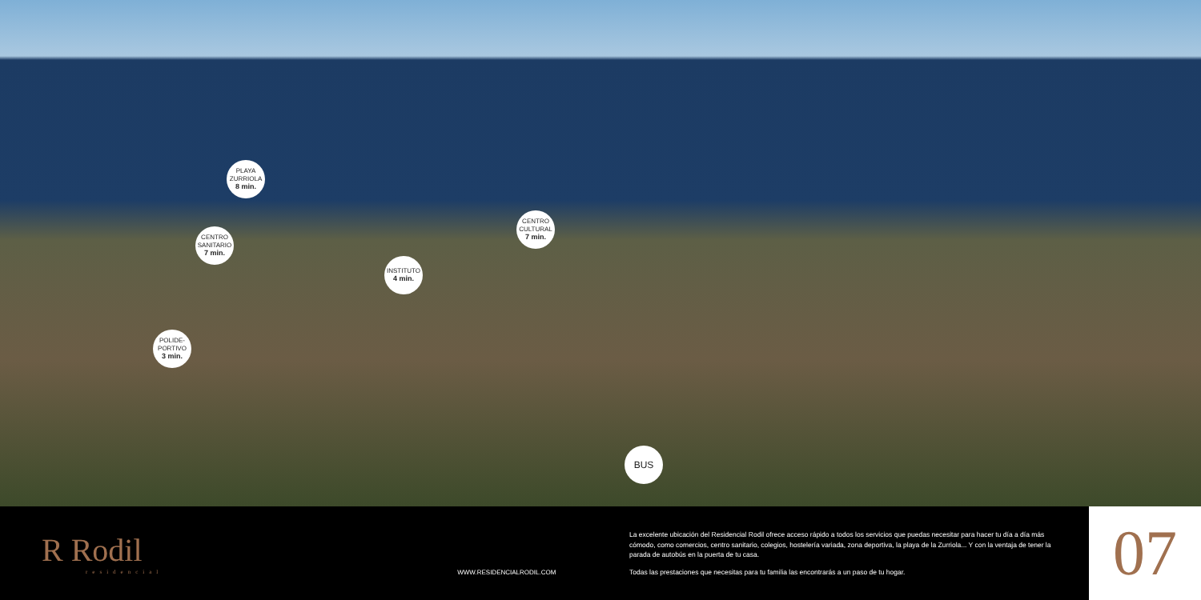PLAYA ZURRIOLA
8 min.
CENTRO SANITARIO
7 min.
CENTRO CULTURAL
7 min.
INSTITUTO
4 min.
POLIDE-PORTIVO
3 min.
BUS
R Rodil
residencial
WWW.RESIDENCIALRODIL.COM
La excelente ubicación del Residencial Rodil ofrece acceso rápido a todos los servicios que puedas necesitar para hacer tu día a día más cómodo, como comercios, centro sanitario, colegios, hostelería variada, zona deportiva, la playa de la Zurriola... Y con la ventaja de tener la parada de autobús en la puerta de tu casa.
Todas las prestaciones que necesitas para tu familia las encontrarás a un paso de tu hogar.
07